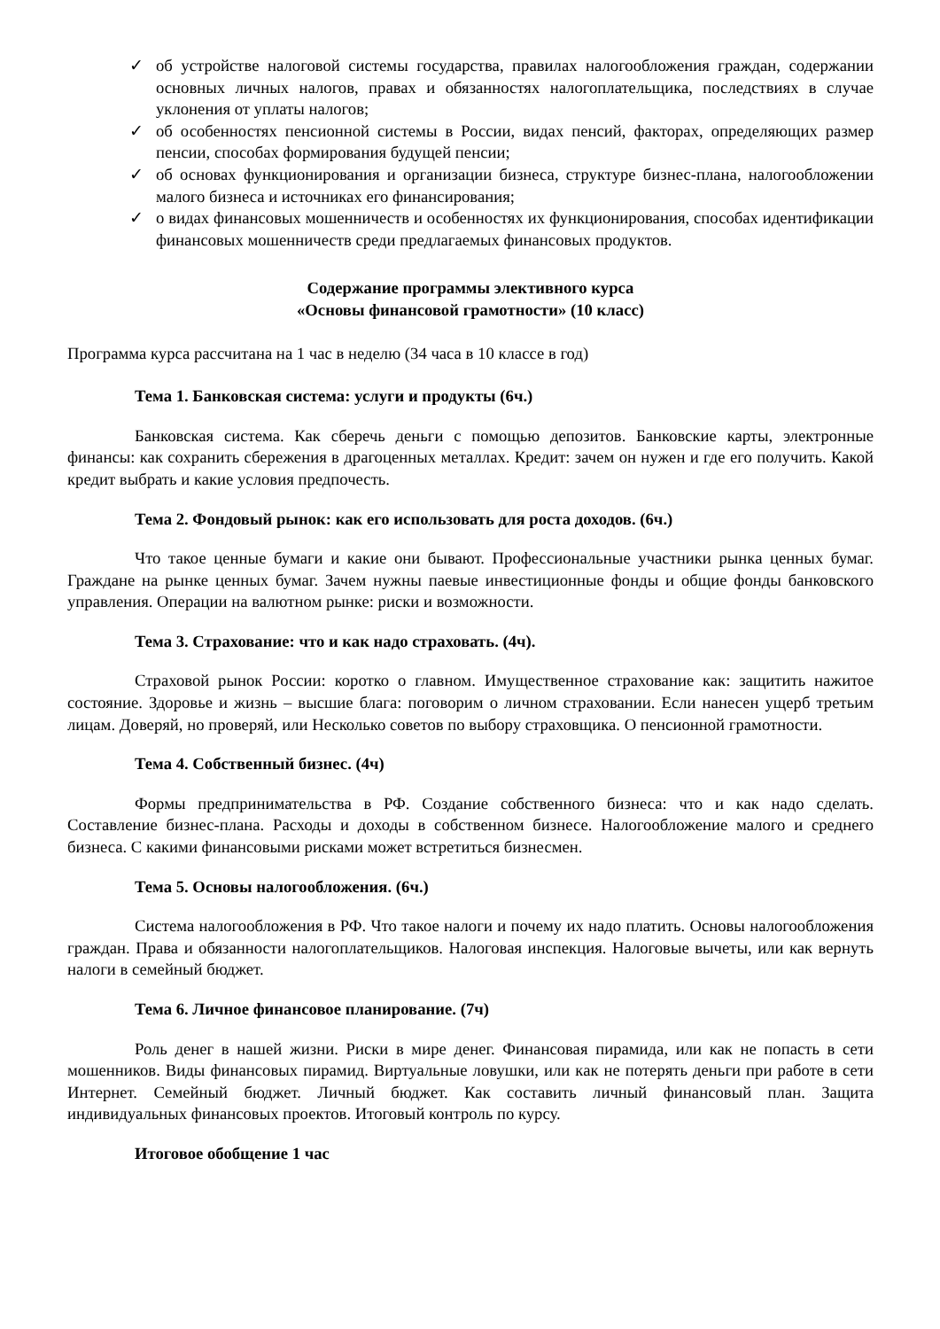✓ об устройстве налоговой системы государства, правилах налогообложения граждан, содержании основных личных налогов, правах и обязанностях налогоплательщика, последствиях в случае уклонения от уплаты налогов;
✓ об особенностях пенсионной системы в России, видах пенсий, факторах, определяющих размер пенсии, способах формирования будущей пенсии;
✓ об основах функционирования и организации бизнеса, структуре бизнес-плана, налогообложении малого бизнеса и источниках его финансирования;
✓ о видах финансовых мошенничеств и особенностях их функционирования, способах идентификации финансовых мошенничеств среди предлагаемых финансовых продуктов.
Содержание программы элективного курса
«Основы финансовой грамотности» (10 класс)
Программа курса рассчитана на 1 час в неделю (34 часа в 10 классе в год)
Тема 1. Банковская система: услуги и продукты (6ч.)
Банковская система. Как сберечь деньги с помощью депозитов. Банковские карты, электронные финансы: как сохранить сбережения в драгоценных металлах. Кредит: зачем он нужен и где его получить. Какой кредит выбрать и какие условия предпочесть.
Тема 2. Фондовый рынок: как его использовать для роста доходов. (6ч.)
Что такое ценные бумаги и какие они бывают. Профессиональные участники рынка ценных бумаг. Граждане на рынке ценных бумаг. Зачем нужны паевые инвестиционные фонды и общие фонды банковского управления. Операции на валютном рынке: риски и возможности.
Тема 3. Страхование: что и как надо страховать. (4ч).
Страховой рынок России: коротко о главном. Имущественное страхование как: защитить нажитое состояние. Здоровье и жизнь – высшие блага: поговорим о личном страховании. Если нанесен ущерб третьим лицам. Доверяй, но проверяй, или Несколько советов по выбору страховщика. О пенсионной грамотности.
Тема 4. Собственный бизнес. (4ч)
Формы предпринимательства в РФ. Создание собственного бизнеса: что и как надо сделать. Составление бизнес-плана. Расходы и доходы в собственном бизнесе. Налогообложение малого и среднего бизнеса. С какими финансовыми рисками может встретиться бизнесмен.
Тема 5. Основы налогообложения. (6ч.)
Система налогообложения в РФ. Что такое налоги и почему их надо платить. Основы налогообложения граждан. Права и обязанности налогоплательщиков. Налоговая инспекция. Налоговые вычеты, или как вернуть налоги в семейный бюджет.
Тема 6. Личное финансовое планирование. (7ч)
Роль денег в нашей жизни. Риски в мире денег. Финансовая пирамида, или как не попасть в сети мошенников. Виды финансовых пирамид. Виртуальные ловушки, или как не потерять деньги при работе в сети Интернет. Семейный бюджет. Личный бюджет. Как составить личный финансовый план. Защита индивидуальных финансовых проектов. Итоговый контроль по курсу.
Итоговое обобщение 1 час